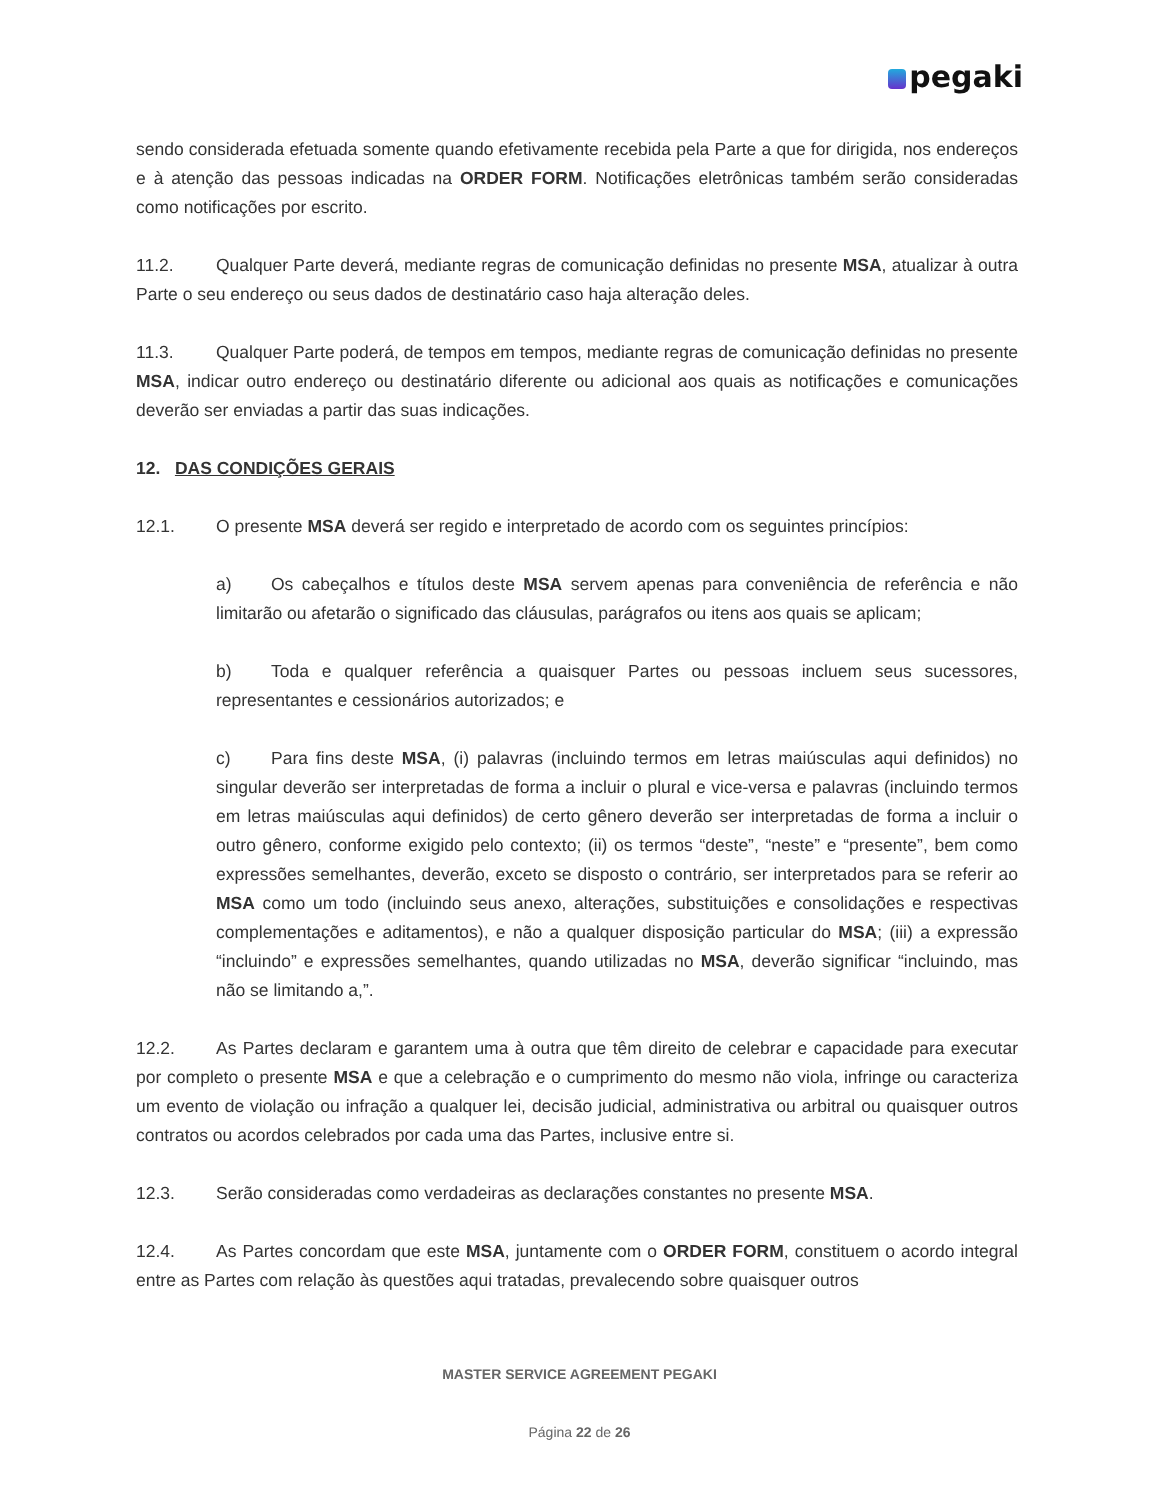pegaki
sendo considerada efetuada somente quando efetivamente recebida pela Parte a que for dirigida, nos endereços e à atenção das pessoas indicadas na ORDER FORM. Notificações eletrônicas também serão consideradas como notificações por escrito.
11.2. Qualquer Parte deverá, mediante regras de comunicação definidas no presente MSA, atualizar à outra Parte o seu endereço ou seus dados de destinatário caso haja alteração deles.
11.3. Qualquer Parte poderá, de tempos em tempos, mediante regras de comunicação definidas no presente MSA, indicar outro endereço ou destinatário diferente ou adicional aos quais as notificações e comunicações deverão ser enviadas a partir das suas indicações.
12. DAS CONDIÇÕES GERAIS
12.1. O presente MSA deverá ser regido e interpretado de acordo com os seguintes princípios:
a) Os cabeçalhos e títulos deste MSA servem apenas para conveniência de referência e não limitarão ou afetarão o significado das cláusulas, parágrafos ou itens aos quais se aplicam;
b) Toda e qualquer referência a quaisquer Partes ou pessoas incluem seus sucessores, representantes e cessionários autorizados; e
c) Para fins deste MSA, (i) palavras (incluindo termos em letras maiúsculas aqui definidos) no singular deverão ser interpretadas de forma a incluir o plural e vice-versa e palavras (incluindo termos em letras maiúsculas aqui definidos) de certo gênero deverão ser interpretadas de forma a incluir o outro gênero, conforme exigido pelo contexto; (ii) os termos “deste”, “neste” e “presente”, bem como expressões semelhantes, deverão, exceto se disposto o contrário, ser interpretados para se referir ao MSA como um todo (incluindo seus anexo, alterações, substituições e consolidações e respectivas complementações e aditamentos), e não a qualquer disposição particular do MSA; (iii) a expressão “incluindo” e expressões semelhantes, quando utilizadas no MSA, deverão significar “incluindo, mas não se limitando a,”.
12.2. As Partes declaram e garantem uma à outra que têm direito de celebrar e capacidade para executar por completo o presente MSA e que a celebração e o cumprimento do mesmo não viola, infringe ou caracteriza um evento de violação ou infração a qualquer lei, decisão judicial, administrativa ou arbitral ou quaisquer outros contratos ou acordos celebrados por cada uma das Partes, inclusive entre si.
12.3. Serão consideradas como verdadeiras as declarações constantes no presente MSA.
12.4. As Partes concordam que este MSA, juntamente com o ORDER FORM, constituem o acordo integral entre as Partes com relação às questões aqui tratadas, prevalecendo sobre quaisquer outros
MASTER SERVICE AGREEMENT PEGAKI
Página 22 de 26